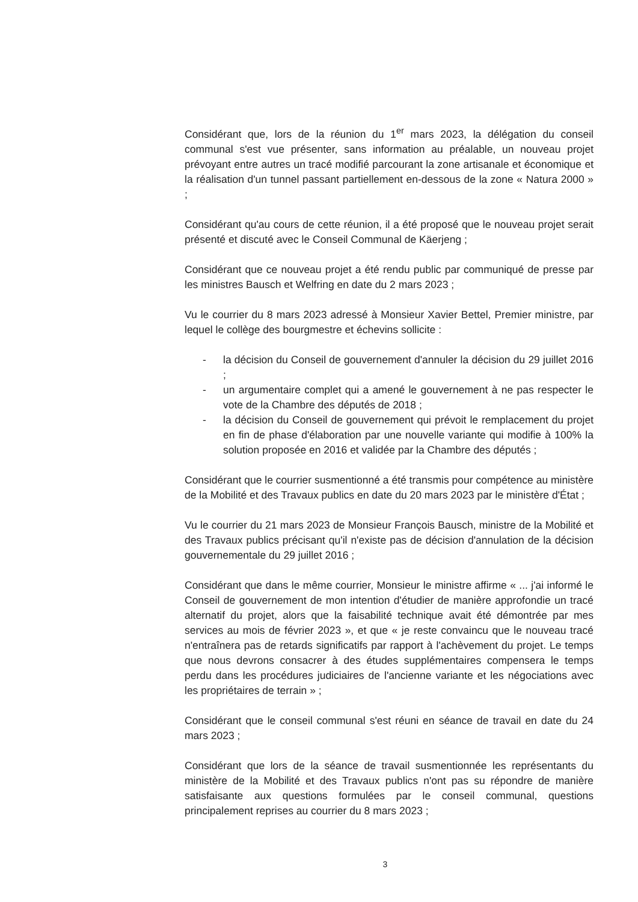Considérant que, lors de la réunion du 1<sup>er</sup> mars 2023, la délégation du conseil communal s'est vue présenter, sans information au préalable, un nouveau projet prévoyant entre autres un tracé modifié parcourant la zone artisanale et économique et la réalisation d'un tunnel passant partiellement en-dessous de la zone « Natura 2000 » ;
Considérant qu'au cours de cette réunion, il a été proposé que le nouveau projet serait présenté et discuté avec le Conseil Communal de Käerjeng ;
Considérant que ce nouveau projet a été rendu public par communiqué de presse par les ministres Bausch et Welfring en date du 2 mars 2023 ;
Vu le courrier du 8 mars 2023 adressé à Monsieur Xavier Bettel, Premier ministre, par lequel le collège des bourgmestre et échevins sollicite :
- la décision du Conseil de gouvernement d'annuler la décision du 29 juillet 2016 ;
- un argumentaire complet qui a amené le gouvernement à ne pas respecter le vote de la Chambre des députés de 2018 ;
- la décision du Conseil de gouvernement qui prévoit le remplacement du projet en fin de phase d'élaboration par une nouvelle variante qui modifie à 100% la solution proposée en 2016 et validée par la Chambre des députés ;
Considérant que le courrier susmentionné a été transmis pour compétence au ministère de la Mobilité et des Travaux publics en date du 20 mars 2023 par le ministère d'État ;
Vu le courrier du 21 mars 2023 de Monsieur François Bausch, ministre de la Mobilité et des Travaux publics précisant qu'il n'existe pas de décision d'annulation de la décision gouvernementale du 29 juillet 2016 ;
Considérant que dans le même courrier, Monsieur le ministre affirme « ... j'ai informé le Conseil de gouvernement de mon intention d'étudier de manière approfondie un tracé alternatif du projet, alors que la faisabilité technique avait été démontrée par mes services au mois de février 2023 », et que « je reste convaincu que le nouveau tracé n'entraînera pas de retards significatifs par rapport à l'achèvement du projet. Le temps que nous devrons consacrer à des études supplémentaires compensera le temps perdu dans les procédures judiciaires de l'ancienne variante et les négociations avec les propriétaires de terrain » ;
Considérant que le conseil communal s'est réuni en séance de travail en date du 24 mars 2023 ;
Considérant que lors de la séance de travail susmentionnée les représentants du ministère de la Mobilité et des Travaux publics n'ont pas su répondre de manière satisfaisante aux questions formulées par le conseil communal, questions principalement reprises au courrier du 8 mars 2023 ;
3